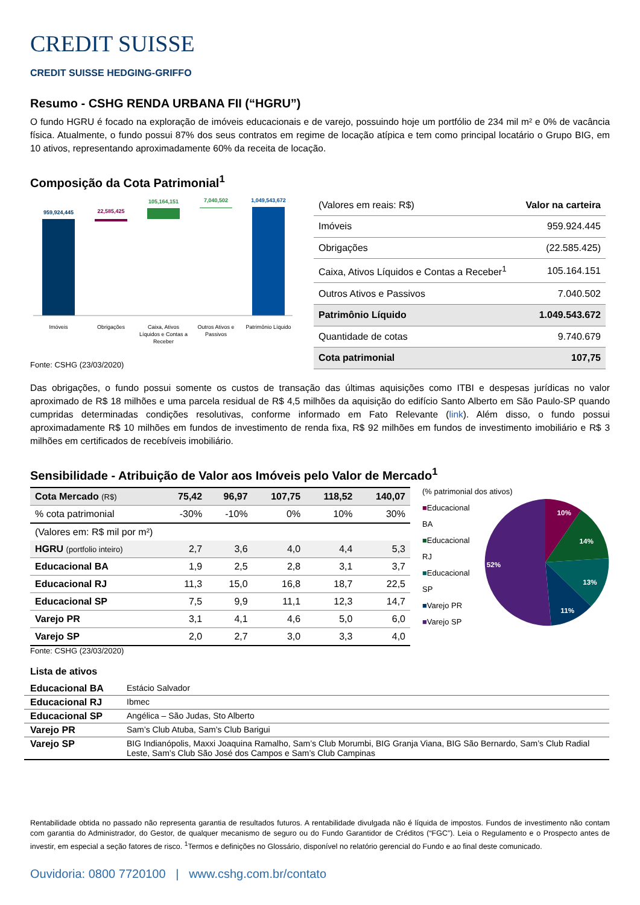CREDIT SUISSE
CREDIT SUISSE HEDGING-GRIFFO
Resumo - CSHG RENDA URBANA FII (“HGRU”)
O fundo HGRU é focado na exploração de imóveis educacionais e de varejo, possuindo hoje um portfólio de 234 mil m² e 0% de vacância física. Atualmente, o fundo possui 87% dos seus contratos em regime de locação atípica e tem como principal locatário o Grupo BIG, em 10 ativos, representando aproximadamente 60% da receita de locação.
Composição da Cota Patrimonial<sup>1</sup>
959,924,445
22,585,425
105,164,151
7,040,502
1,049,543,672
Imóveis
Obrigações
Caixa, Ativos
Líquidos e Contas a
Receber
Outros Ativos e
Passivos
Patrimônio Líquido
Fonte: CSHG (23/03/2020)
| (Valores em reais: R$) | Valor na carteira |
| Imóveis | 959.924.445 |
| Obrigações | (22.585.425) |
| Caixa, Ativos Líquidos e Contas a Receber<sup>1</sup> | 105.164.151 |
| Outros Ativos e Passivos | 7.040.502 |
| Patrimônio Líquido | 1.049.543.672 |
| Quantidade de cotas | 9.740.679 |
| Cota patrimonial | 107,75 |
Das obrigações, o fundo possui somente os custos de transação das últimas aquisições como ITBI e despesas jurídicas no valor aproximado de R$ 18 milhões e uma parcela residual de R$ 4,5 milhões da aquisição do edifício Santo Alberto em São Paulo-SP quando cumpridas determinadas condições resolutivas, conforme informado em Fato Relevante (link). Além disso, o fundo possui aproximadamente R$ 10 milhões em fundos de investimento de renda fixa, R$ 92 milhões em fundos de investimento imobiliário e R$ 3 milhões em certificados de recebíveis imobiliário.
Sensibilidade - Atribuição de Valor aos Imóveis pelo Valor de Mercado<sup>1</sup>
| Cota Mercado (R$) | 75,42 | 96,97 | 107,75 | 118,52 | 140,07 |
| --- | --- | --- | --- | --- | --- |
| % cota patrimonial | -30% | -10% | 0% | 10% | 30% |
| (Valores em: R$ mil por m²) | | | | | |
| HGRU (portfolio inteiro) | 2,7 | 3,6 | 4,0 | 4,4 | 5,3 |
| Educacional BA | 1,9 | 2,5 | 2,8 | 3,1 | 3,7 |
| Educacional RJ | 11,3 | 15,0 | 16,8 | 18,7 | 22,5 |
| Educacional SP | 7,5 | 9,9 | 11,1 | 12,3 | 14,7 |
| Varejo PR | 3,1 | 4,1 | 4,6 | 5,0 | 6,0 |
| Varejo SP | 2,0 | 2,7 | 3,0 | 3,3 | 4,0 |
Fonte: CSHG (23/03/2020)
(% patrimonial dos ativos)
■Educacional BA
■Educacional RJ
■Educacional SP
■Varejo PR
■Varejo SP
10%
14%
13%
11%
52%
Lista de ativos
| Educacional BA | Estácio Salvador |
| Educacional RJ | Ibmec |
| Educacional SP | Angélica – São Judas, Sto Alberto |
| Varejo PR | Sam’s Club Atuba, Sam’s Club Barigui |
| Varejo SP | BIG Indianópolis, Maxxi Joaquina Ramalho, Sam’s Club Morumbi, BIG Granja Viana, BIG São Bernardo, Sam’s Club Radial Leste, Sam’s Club São José dos Campos e Sam’s Club Campinas |
Rentabilidade obtida no passado não representa garantia de resultados futuros. A rentabilidade divulgada não é líquida de impostos. Fundos de investimento não contam com garantia do Administrador, do Gestor, de qualquer mecanismo de seguro ou do Fundo Garantidor de Créditos (“FGC”). Leia o Regulamento e o Prospecto antes de investir, em especial a seção fatores de risco. <sup>1</sup>Termos e definições no Glossário, disponível no relatório gerencial do Fundo e ao final deste comunicado.
Ouvidoria: 0800 7720100 | www.cshg.com.br/contato